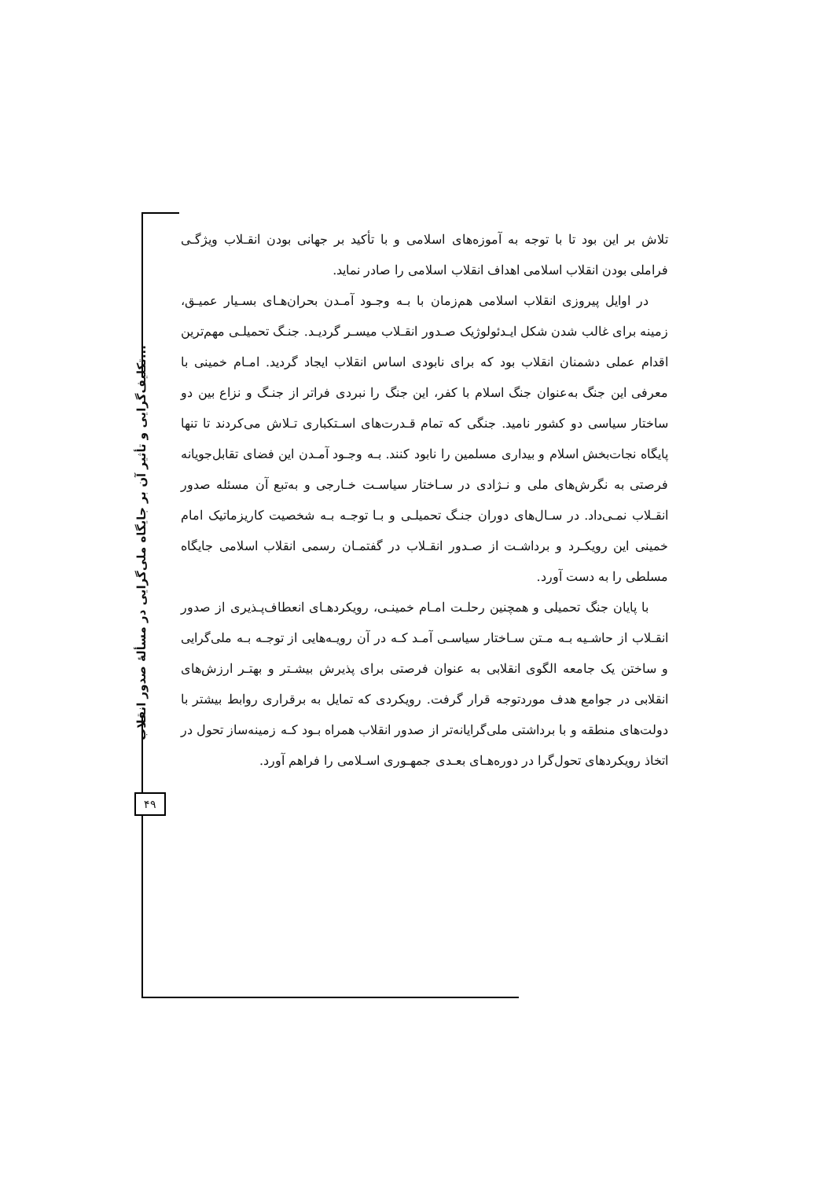تلاش بر این بود تا با توجه به آموزه‌های اسلامی و با تأکید بر جهانی بودن انقـلاب ویژگـی فراملی بودن انقلاب اسلامی اهداف انقلاب اسلامی را صادر نماید.
در اوایل پیروزی انقلاب اسلامی هم‌زمان با بـه وجـود آمـدن بحران‌هـای بسـیار عمیـق، زمینه برای غالب شدن شکل ایـدئولوژیک صـدور انقـلاب میسـر گردیـد. جنـگ تحمیلـی مهم‌ترین اقدام عملی دشمنان انقلاب بود که برای نابودی اساس انقلاب ایجاد گردید. امـام خمینی با معرفی این جنگ به‌عنوان جنگ اسلام با کفر، این جنگ را نبردی فراتر از جنـگ و نزاع بین دو ساختار سیاسی دو کشور نامید. جنگی که تمام قـدرت‌های اسـتکباری تـلاش می‌کردند تا تنها پایگاه نجات‌بخش اسلام و بیداری مسلمین را نابود کنند. بـه وجـود آمـدن این فضای تقابل‌جویانه فرصتی به نگرش‌های ملی و نـژادی در سـاختار سیاسـت خـارجی و به‌تبع آن مسئله صدور انقـلاب نمـی‌داد. در سـال‌های دوران جنـگ تحمیلـی و بـا توجـه بـه شخصیت کاریزماتیک امام خمینی این رویکـرد و برداشـت از صـدور انقـلاب در گفتمـان رسمی انقلاب اسلامی جایگاه مسلطی را به دست آورد.
با پایان جنگ تحمیلی و همچنین رحلـت امـام خمینـی، رویکردهـای انعطاف‌پـذیری از صدور انقـلاب از حاشـیه بـه مـتن سـاختار سیاسـی آمـد کـه در آن رویـه‌هایی از توجـه بـه ملی‌گرایی و ساختن یک جامعه الگوی انقلابی به عنوان فرصتی برای پذیرش بیشـتر و بهتـر ارزش‌های انقلابی در جوامع هدف موردتوجه قرار گرفت. رویکردی که تمایل به برقراری روابط بیشتر با دولت‌های منطقه و با برداشتی ملی‌گرایانه‌تر از صدور انقلاب همراه بـود کـه زمینه‌ساز تحول در اتخاذ رویکردهای تحول‌گرا در دوره‌هـای بعـدی جمهـوری اسـلامی را فراهم آورد.
تکلیف‌گرایی و تأثیر آن بر جایگاه ملی‌گرایی در مسألهٔ صدور انقلاب...
۴۹